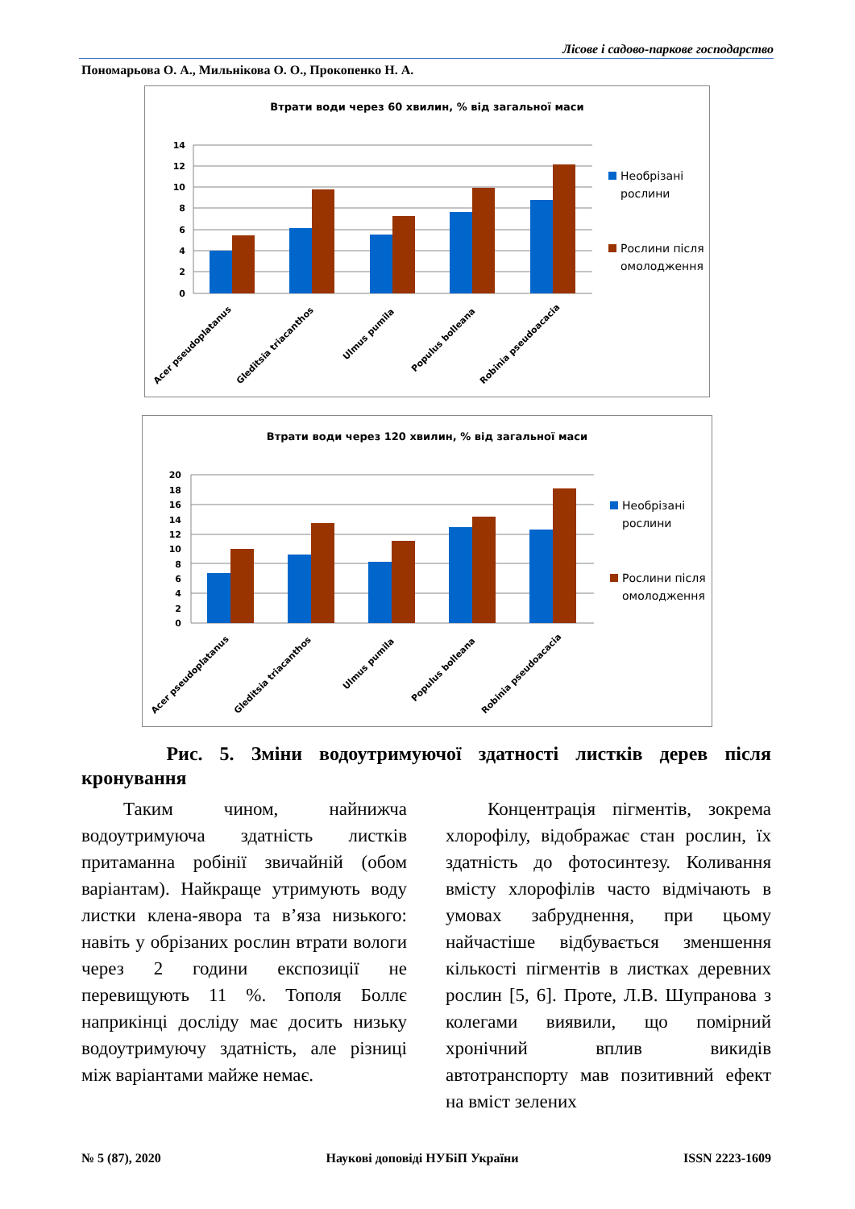Лісове і садово-паркове господарство
Пономарьова О. А., Мильнікова О. О., Прокопенко Н. А.
Втрати води через 60 хвилин, % від загальної маси
14
12
10
8
6
4
2
0
Необрізані
рослини
Рослини після
омолодження
Acer pseudoplatanus
Gleditsia triacanthos
Ulmus pumila
Populus bolleana
Robinia pseudoacacia
Втрати води через 120 хвилин, % від загальної маси
20
18
16
14
12
10
8
6
4
2
0
Необрізані
рослини
Рослини після
омолодження
Acer pseudoplatanus
Gleditsia triacanthos
Ulmus pumila
Populus bolleana
Robinia pseudoacacia
Рис. 5. Зміни водоутримуючої здатності листків дерев після
кронування
Таким чином, найнижча водоутримуюча здатність листків притаманна робінії звичайній (обом варіантам). Найкраще утримують воду листки клена-явора та в’яза низького: навіть у обрізаних рослин втрати вологи через 2 години експозиції не перевищують 11 %. Тополя Боллє наприкінці досліду має досить низьку водоутримуючу здатність, але різниці між варіантами майже немає.
Концентрація пігментів, зокрема хлорофілу, відображає стан рослин, їх здатність до фотосинтезу. Коливання вмісту хлорофілів часто відмічають в умовах забруднення, при цьому найчастіше відбувається зменшення кількості пігментів в листках деревних рослин [5, 6]. Проте, Л.В. Шупранова з колегами виявили, що помірний хронічний вплив викидів автотранспорту мав позитивний ефект на вміст зелених
№ 5 (87), 2020 Наукові доповіді НУБіП України ISSN 2223-1609